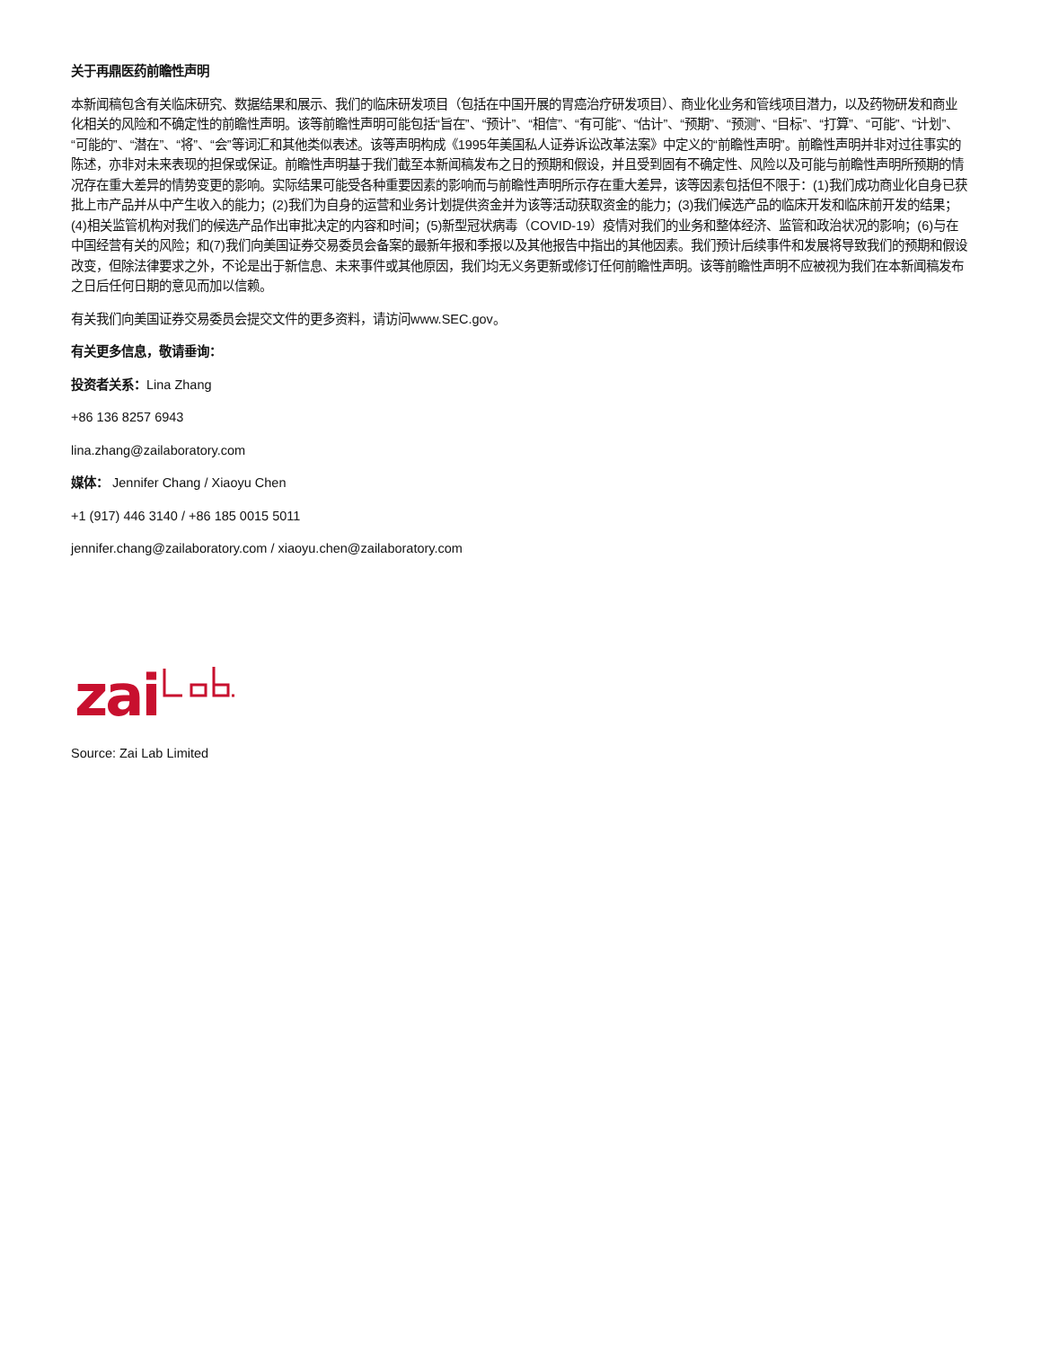关于再鼎医药前瞻性声明
本新闻稿包含有关临床研究、数据结果和展示、我们的临床研发项目（包括在中国开展的胃癌治疗研发项目）、商业化业务和管线项目潜力，以及药物研发和商业化相关的风险和不确定性的前瞻性声明。该等前瞻性声明可能包括“旨在”、“预计”、“相信”、“有可能”、“估计”、“预期”、“预测”、“目标”、“打算”、“可能”、“计划”、“可能的”、“潜在”、“将”、“会”等词汇和其他类似表述。该等声明构成《1995年美国私人证券诉讼改革法案》中定义的“前瞻性声明”。前瞻性声明并非对过往事实的陈述，亦非对未来表现的担保或保证。前瞻性声明基于我们截至本新闻稿发布之日的预期和假设，并且受到固有不确定性、风险以及可能与前瞻性声明所预期的情况存在重大差异的情势变更的影响。实际结果可能受各种重要因素的影响而与前瞻性声明所示存在重大差异，该等因素包括但不限于：(1)我们成功商业化自身已获批上市产品并从中产生收入的能力；(2)我们为自身的运营和业务计划提供资金并为该等活动获取资金的能力；(3)我们候选产品的临床开发和临床前开发的结果；(4)相关监管机构对我们的候选产品作出审批决定的内容和时间；(5)新型冠状病毒（COVID-19）疫情对我们的业务和整体经济、监管和政治状况的影响；(6)与在中国经营有关的风险；和(7)我们向美国证券交易委员会备案的最新年报和季报以及其他报告中指出的其他因素。我们预计后续事件和发展将导致我们的预期和假设改变，但除法律要求之外，不论是出于新信息、未来事件或其他原因，我们均无义务更新或修订任何前瞻性声明。该等前瞻性声明不应被视为我们在本新闻稿发布之日后任何日期的意见而加以信赖。
有关我们向美国证券交易委员会提交文件的更多资料，请访问www.SEC.gov。
有关更多信息，敬请垂询：
投资者关系：Lina Zhang
+86 136 8257 6943
lina.zhang@zailaboratory.com
媒体： Jennifer Chang / Xiaoyu Chen
+1 (917) 446 3140 / +86 185 0015 5011
jennifer.chang@zailaboratory.com / xiaoyu.chen@zailaboratory.com
zai
Source: Zai Lab Limited